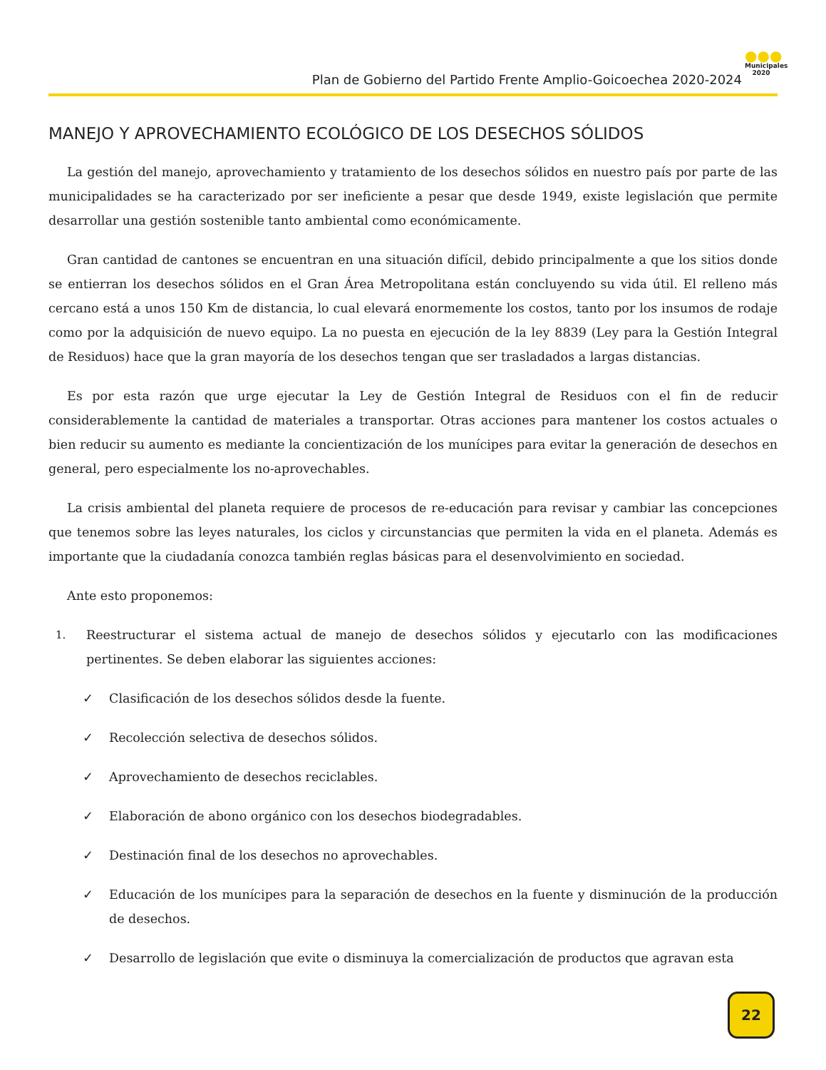Plan de Gobierno del Partido Frente Amplio-Goicoechea 2020-2024
●●●
Municipales
2020
MANEJO Y APROVECHAMIENTO ECOLÓGICO DE LOS DESECHOS SÓLIDOS
La gestión del manejo, aprovechamiento y tratamiento de los desechos sólidos en nuestro país por parte de las municipalidades se ha caracterizado por ser ineficiente a pesar que desde 1949, existe legislación que permite desarrollar una gestión sostenible tanto ambiental como económicamente.
Gran cantidad de cantones se encuentran en una situación difícil, debido principalmente a que los sitios donde se entierran los desechos sólidos en el Gran Área Metropolitana están concluyendo su vida útil. El relleno más cercano está a unos 150 Km de distancia, lo cual elevará enormemente los costos, tanto por los insumos de rodaje como por la adquisición de nuevo equipo. La no puesta en ejecución de la ley 8839 (Ley para la Gestión Integral de Residuos) hace que la gran mayoría de los desechos tengan que ser trasladados a largas distancias.
Es por esta razón que urge ejecutar la Ley de Gestión Integral de Residuos con el fin de reducir considerablemente la cantidad de materiales a transportar. Otras acciones para mantener los costos actuales o bien reducir su aumento es mediante la concientización de los munícipes para evitar la generación de desechos en general, pero especialmente los no-aprovechables.
La crisis ambiental del planeta requiere de procesos de re-educación para revisar y cambiar las concepciones que tenemos sobre las leyes naturales, los ciclos y circunstancias que permiten la vida en el planeta. Además es importante que la ciudadanía conozca también reglas básicas para el desenvolvimiento en sociedad.
Ante esto proponemos:
1. Reestructurar el sistema actual de manejo de desechos sólidos y ejecutarlo con las modificaciones pertinentes. Se deben elaborar las siguientes acciones:
✓ Clasificación de los desechos sólidos desde la fuente.
✓ Recolección selectiva de desechos sólidos.
✓ Aprovechamiento de desechos reciclables.
✓ Elaboración de abono orgánico con los desechos biodegradables.
✓ Destinación final de los desechos no aprovechables.
✓ Educación de los munícipes para la separación de desechos en la fuente y disminución de la producción de desechos.
✓ Desarrollo de legislación que evite o disminuya la comercialización de productos que agravan esta
22